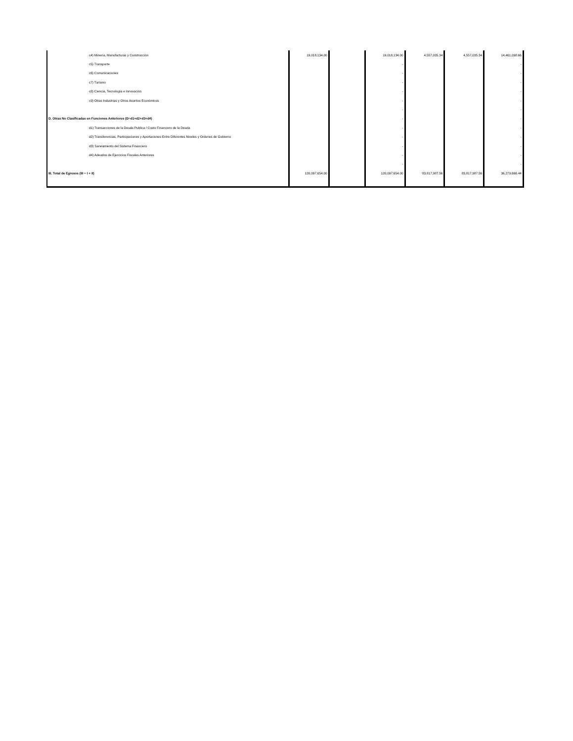| c4) Minería, Manufacturas y Construcción | 19,018,134.00 | | 19,018,134.00 | 4,557,035.34 | 4,557,035.34 | 14,461,098.66 |
| c5) Transporte | | | - | | | - |
| c6) Comunicaciones | | | - | | | - |
| c7) Turismo | | | - | | | - |
| c8) Ciencia, Tecnología e Innovación | | | - | | | - |
| c9) Otras Industrias y Otros Asuntos Económicos | | | - | | | - |
| | | | - | | | - |
| D. Otras No Clasificadas en Funciones Anteriores (D=d1+d2+d3+d4) | | | - | | | - |
| d1) Transacciones de la Deuda Publica / Costo Financiero de la Deuda | | | - | | | - |
| d2) Transferencias, Participaciones y Aportaciones Entre Diferentes Niveles y Ordenes de Gobierno | | | - | | | - |
| d3) Saneamiento del Sistema Financiero | | | - | | | - |
| d4) Adeudos de Ejercicios Fiscales Anteriores | | | - | | | - |
| | | | - | | | - |
| III. Total de Egresos (III = I + II) | 120,097,654.00 | | 120,097,654.00 | 83,817,987.56 | 83,817,987.56 | 36,279,666.44 |